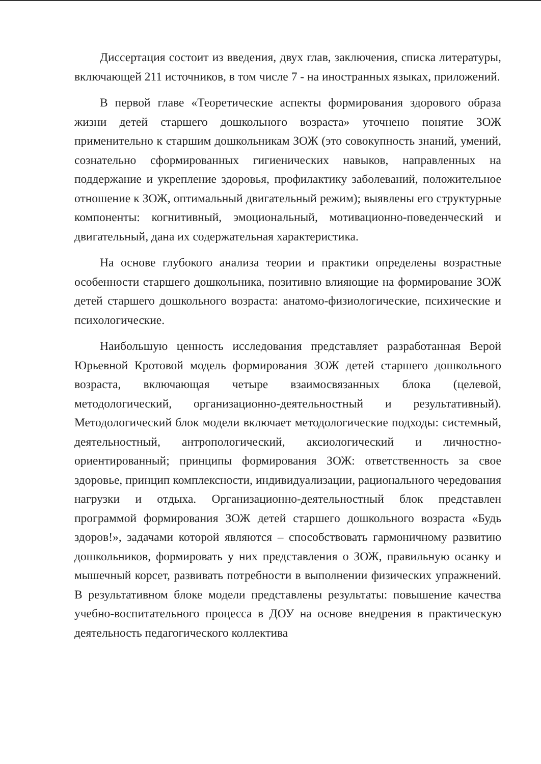Диссертация состоит из введения, двух глав, заключения, списка литературы, включающей 211 источников, в том числе 7 - на иностранных языках, приложений.
В первой главе «Теоретические аспекты формирования здорового образа жизни детей старшего дошкольного возраста» уточнено понятие ЗОЖ применительно к старшим дошкольникам ЗОЖ (это совокупность знаний, умений, сознательно сформированных гигиенических навыков, направленных на поддержание и укрепление здоровья, профилактику заболеваний, положительное отношение к ЗОЖ, оптимальный двигательный режим); выявлены его структурные компоненты: когнитивный, эмоциональный, мотивационно-поведенческий и двигательный, дана их содержательная характеристика.
На основе глубокого анализа теории и практики определены возрастные особенности старшего дошкольника, позитивно влияющие на формирование ЗОЖ детей старшего дошкольного возраста: анатомо-физиологические, психические и психологические.
Наибольшую ценность исследования представляет разработанная Верой Юрьевной Кротовой модель формирования ЗОЖ детей старшего дошкольного возраста, включающая четыре взаимосвязанных блока (целевой, методологический, организационно-деятельностный и результативный). Методологический блок модели включает методологические подходы: системный, деятельностный, антропологический, аксиологический и личностно-ориентированный; принципы формирования ЗОЖ: ответственность за свое здоровье, принцип комплексности, индивидуализации, рационального чередования нагрузки и отдыха. Организационно-деятельностный блок представлен программой формирования ЗОЖ детей старшего дошкольного возраста «Будь здоров!», задачами которой являются – способствовать гармоничному развитию дошкольников, формировать у них представления о ЗОЖ, правильную осанку и мышечный корсет, развивать потребности в выполнении физических упражнений. В результативном блоке модели представлены результаты: повышение качества учебно-воспитательного процесса в ДОУ на основе внедрения в практическую деятельность педагогического коллектива